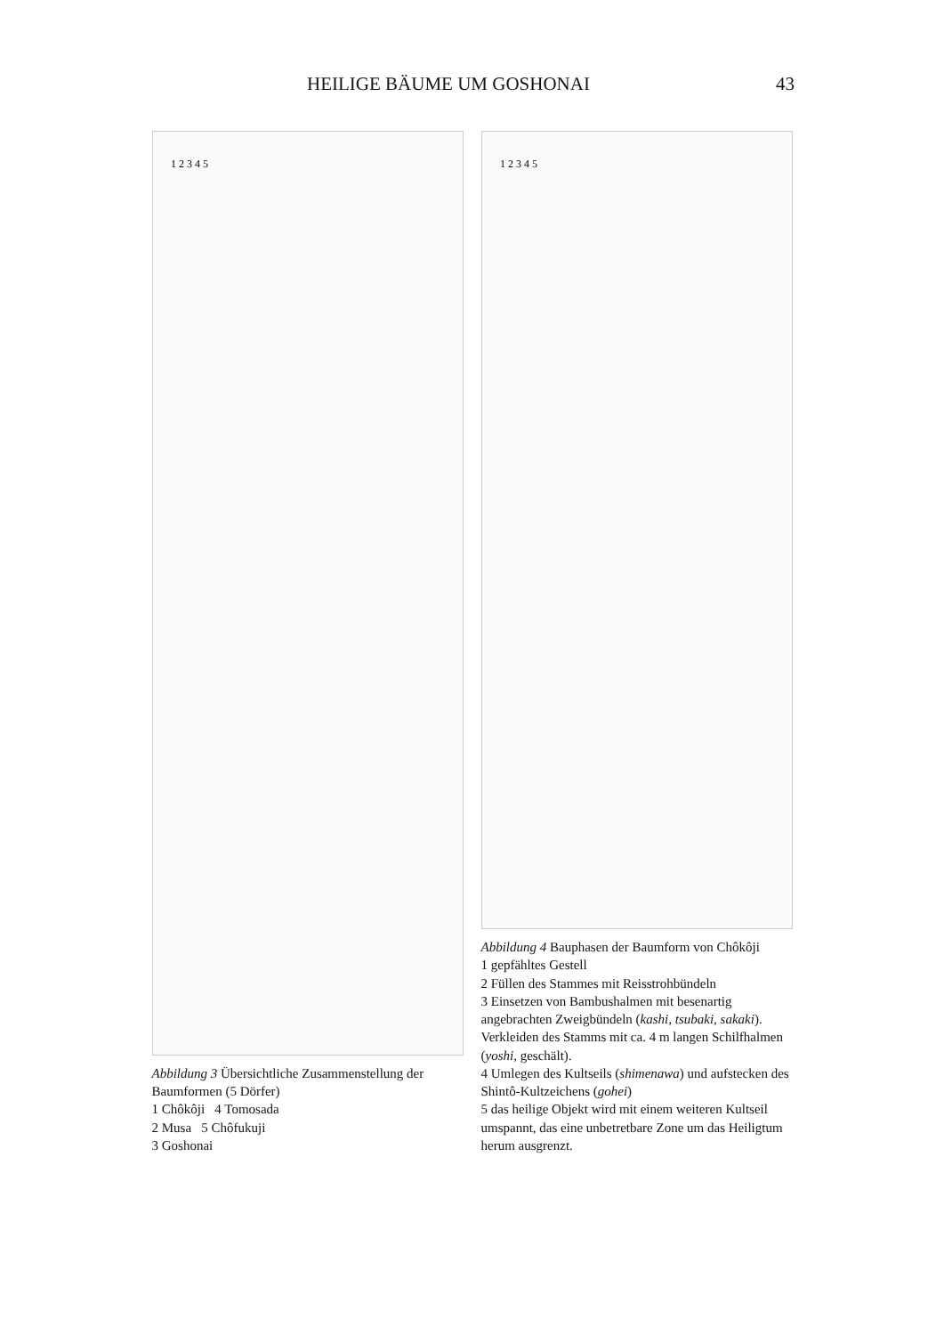HEILIGE BÄUME UM GOSHONAI 43
1 2 3 4 5
Abbildung 3 Übersichtliche Zusammenstellung der Baumformen (5 Dörfer)
1 Chôkôji 4 Tomosada
2 Musa 5 Chôfukuji
3 Goshonai
1 2 3 4 5
Abbildung 4 Bauphasen der Baumform von Chôkôji
1 gepfähltes Gestell
2 Füllen des Stammes mit Reisstrohbündeln
3 Einsetzen von Bambushalmen mit besenartig angebrachten Zweigbündeln (kashi, tsubaki, sakaki). Verkleiden des Stamms mit ca. 4 m langen Schilfhalmen (yoshi, geschält).
4 Umlegen des Kultseils (shimenawa) und aufstecken des Shintô-Kultzeichens (gohei)
5 das heilige Objekt wird mit einem weiteren Kultseil umspannt, das eine unbetretbare Zone um das Heiligtum herum ausgrenzt.